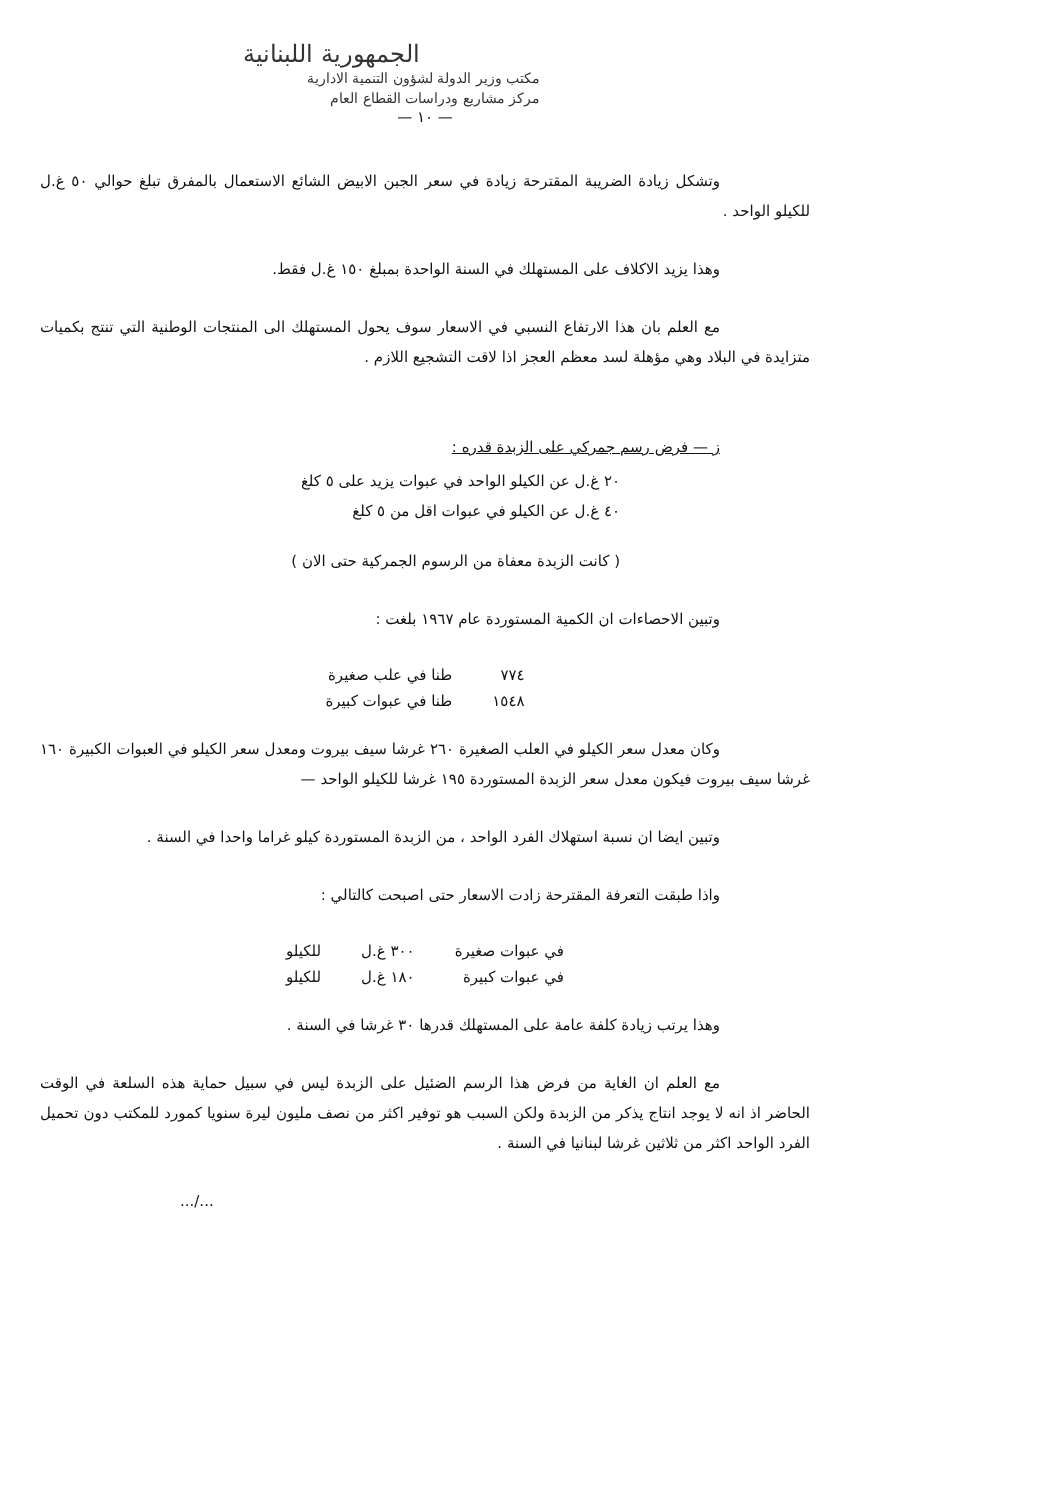الجمهورية اللبنانية
مكتب وزير الدولة لشؤون التنمية الادارية
مركز مشاريع ودراسات القطاع العام
— ١٠ —
وتشكل زيادة الضريبة المقترحة زيادة في سعر الجبن الابيض الشائع الاستعمال بالمفرق تبلغ حوالي ٥٠ غ.ل للكيلو الواحد .
وهذا يزيد الاكلاف على المستهلك في السنة الواحدة بمبلغ ١٥٠ غ.ل فقط.
مع العلم بان هذا الارتفاع النسبي في الاسعار سوف يحول المستهلك الى المنتجات الوطنية التي تنتج بكميات متزايدة في البلاد وهي مؤهلة لسد معظم العجز اذا لاقت التشجيع اللازم .
ز — فرض رسم جمركي على الزبدة قدره :
٢٠ غ.ل عن الكيلو الواحد في عبوات يزيد على ٥ كلغ
٤٠ غ.ل عن الكيلو في عبوات اقل من ٥ كلغ
( كانت الزبدة معفاة من الرسوم الجمركية حتى الان )
وتبين الاحصاءات ان الكمية المستوردة عام ١٩٦٧ بلغت :
| ٧٧٤ | طنا في علب صغيرة |
| ١٥٤٨ | طنا في عبوات كبيرة |
وكان معدل سعر الكيلو في العلب الصغيرة ٢٦٠ غرشا سيف بيروت ومعدل سعر الكيلو في العبوات الكبيرة ١٦٠ غرشا سيف بيروت فيكون معدل سعر الزبدة المستوردة ١٩٥ غرشا للكيلو الواحد —
وتبين ايضا ان نسبة استهلاك الفرد الواحد ، من الزبدة المستوردة كيلو غراما واحدا في السنة .
واذا طبقت التعرفة المقترحة زادت الاسعار حتى اصبحت كالتالي :
| في عبوات صغيرة | ٣٠٠ غ.ل | للكيلو |
| في عبوات كبيرة | ١٨٠ غ.ل | للكيلو |
وهذا يرتب زيادة كلفة عامة على المستهلك قدرها ٣٠ غرشا في السنة .
مع العلم ان الغاية من فرض هذا الرسم الضئيل على الزبدة ليس في سبيل حماية هذه السلعة في الوقت الحاضر اذ انه لا يوجد انتاج يذكر من الزبدة ولكن السبب هو توفير اكثر من نصف مليون ليرة سنويا كمورد للمكتب دون تحميل الفرد الواحد اكثر من ثلاثين غرشا لبنانيا في السنة .
.../...